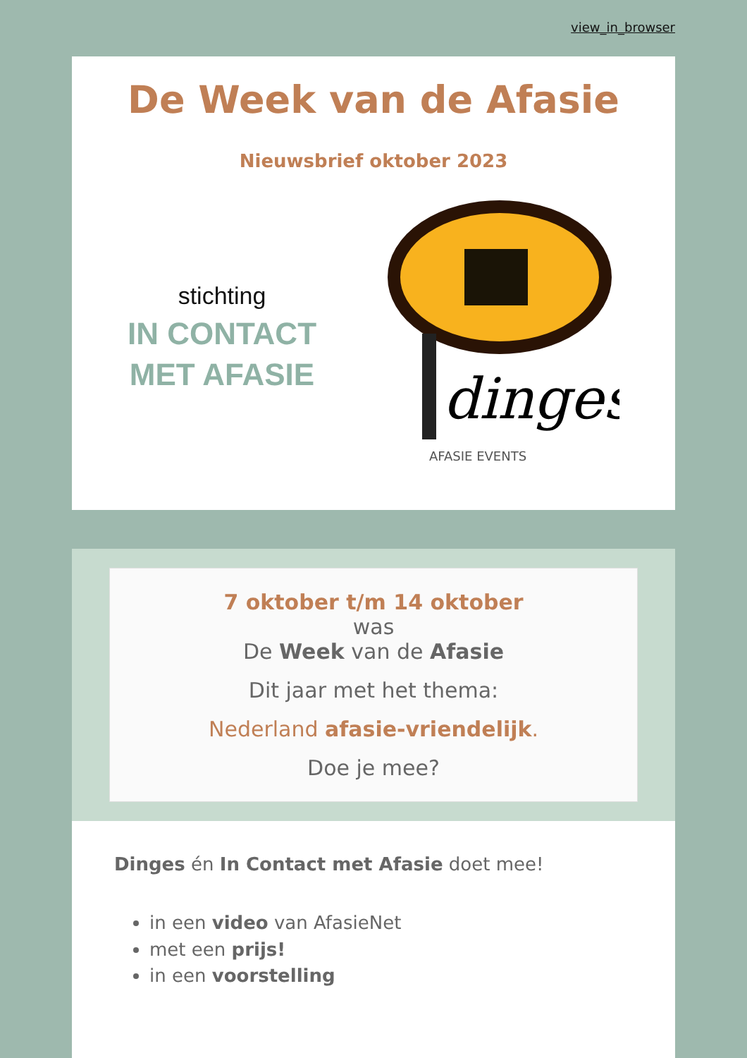view_in_browser
De Week van de Afasie
Nieuwsbrief oktober 2023
stichting
IN CONTACT
MET AFASIE
dinges
AFASIE EVENTS
7 oktober t/m 14 oktober
was
De Week van de Afasie
Dit jaar met het thema:
Nederland afasie-vriendelijk.
Doe je mee?
Dinges én In Contact met Afasie doet mee!
in een video van AfasieNet
met een prijs!
in een voorstelling